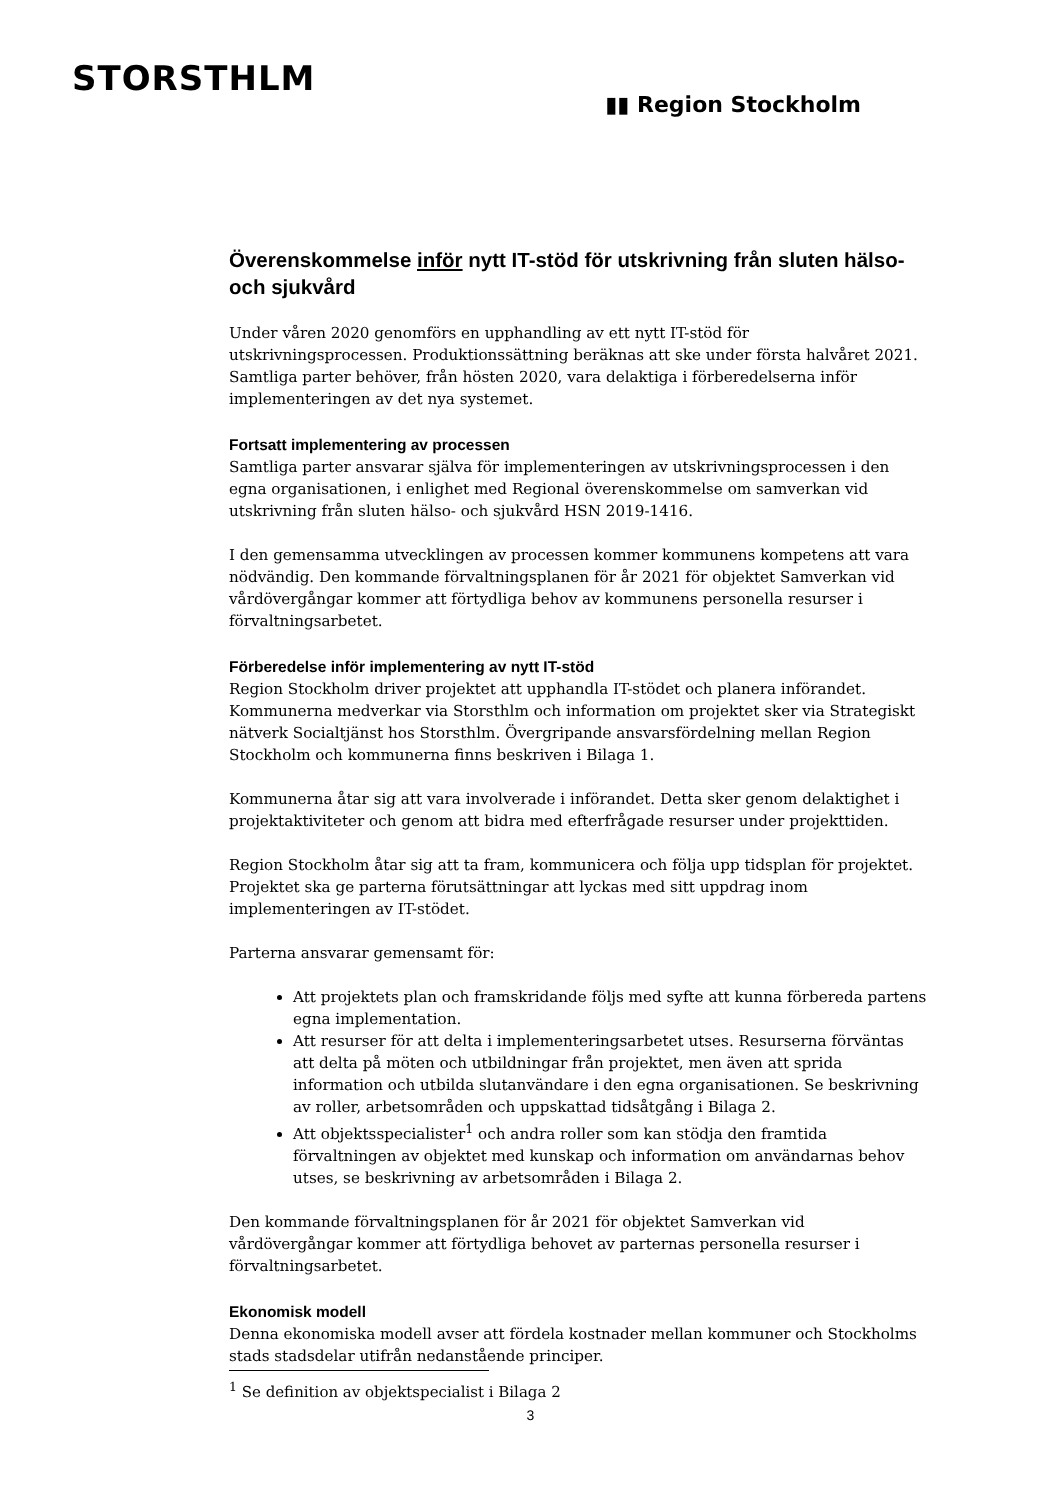STORSTHLM
▮▮ Region Stockholm
Överenskommelse inför nytt IT-stöd för utskrivning från sluten hälso- och sjukvård
Under våren 2020 genomförs en upphandling av ett nytt IT-stöd för utskrivningsprocessen. Produktionssättning beräknas att ske under första halvåret 2021. Samtliga parter behöver, från hösten 2020, vara delaktiga i förberedelserna inför implementeringen av det nya systemet.
Fortsatt implementering av processen
Samtliga parter ansvarar själva för implementeringen av utskrivningsprocessen i den egna organisationen, i enlighet med Regional överenskommelse om samverkan vid utskrivning från sluten hälso- och sjukvård HSN 2019-1416.
I den gemensamma utvecklingen av processen kommer kommunens kompetens att vara nödvändig. Den kommande förvaltningsplanen för år 2021 för objektet Samverkan vid vårdövergångar kommer att förtydliga behov av kommunens personella resurser i förvaltningsarbetet.
Förberedelse inför implementering av nytt IT-stöd
Region Stockholm driver projektet att upphandla IT-stödet och planera införandet. Kommunerna medverkar via Storsthlm och information om projektet sker via Strategiskt nätverk Socialtjänst hos Storsthlm. Övergripande ansvarsfördelning mellan Region Stockholm och kommunerna finns beskriven i Bilaga 1.
Kommunerna åtar sig att vara involverade i införandet. Detta sker genom delaktighet i projektaktiviteter och genom att bidra med efterfrågade resurser under projekttiden.
Region Stockholm åtar sig att ta fram, kommunicera och följa upp tidsplan för projektet. Projektet ska ge parterna förutsättningar att lyckas med sitt uppdrag inom implementeringen av IT-stödet.
Parterna ansvarar gemensamt för:
Att projektets plan och framskridande följs med syfte att kunna förbereda partens egna implementation.
Att resurser för att delta i implementeringsarbetet utses. Resurserna förväntas att delta på möten och utbildningar från projektet, men även att sprida information och utbilda slutanvändare i den egna organisationen. Se beskrivning av roller, arbetsområden och uppskattad tidsåtgång i Bilaga 2.
Att objektsspecialister<sup>1</sup> och andra roller som kan stödja den framtida förvaltningen av objektet med kunskap och information om användarnas behov utses, se beskrivning av arbetsområden i Bilaga 2.
Den kommande förvaltningsplanen för år 2021 för objektet Samverkan vid vårdövergångar kommer att förtydliga behovet av parternas personella resurser i förvaltningsarbetet.
Ekonomisk modell
Denna ekonomiska modell avser att fördela kostnader mellan kommuner och Stockholms stads stadsdelar utifrån nedanstående principer.
<sup>1</sup> Se definition av objektspecialist i Bilaga 2
3